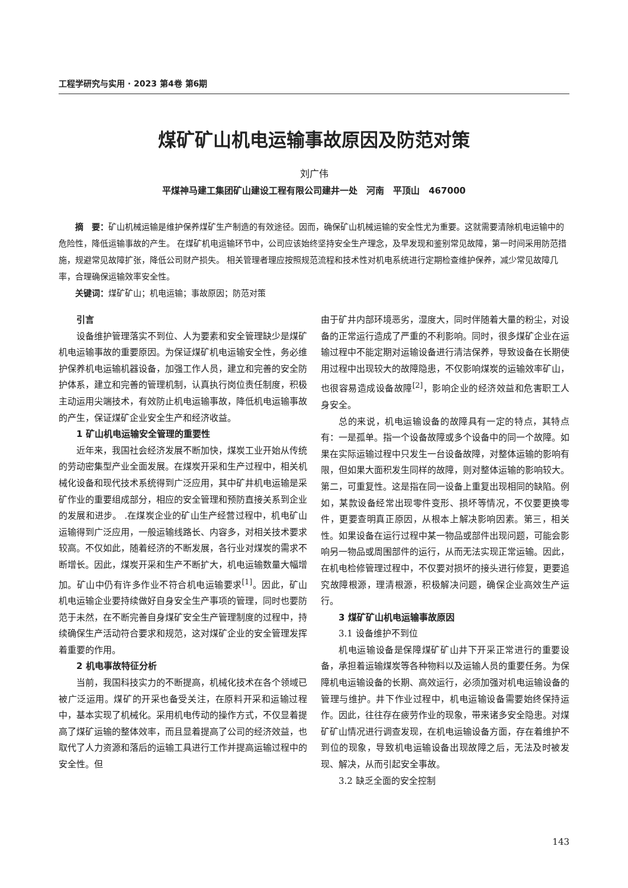工程学研究与实用 · 2023 第4卷 第6期
煤矿矿山机电运输事故原因及防范对策
刘广伟
平煤神马建工集团矿山建设工程有限公司建井一处　河南　平顶山　467000
摘　要：矿山机械运输是维护保养煤矿生产制造的有效途径。因而，确保矿山机械运输的安全性尤为重要。这就需要清除机电运输中的危险性，降低运输事故的产生。 在煤矿机电运输环节中，公司应该始终坚持安全生产理念，及早发现和鉴别常见故障，第一时间采用防范措施，规避常见故障扩张，降低公司财产损失。 相关管理者理应按照规范流程和技术性对机电系统进行定期检查维护保养，减少常见故障几率，合理确保运输效率安全性。
关键词：煤矿矿山；机电运输；事故原因；防范对策
引言
设备维护管理落实不到位、人为要素和安全管理缺少是煤矿机电运输事故的重要原因。为保证煤矿机电运输安全性，务必维护保养机电运输机器设备，加强工作人员，建立和完善的安全防护体系，建立和完善的管理机制，认真执行岗位责任制度，积极主动运用尖端技术，有效防止机电运输事故，降低机电运输事故的产生，保证煤矿企业安全生产和经济收益。
1 矿山机电运输安全管理的重要性
近年来，我国社会经济发展不断加快，煤炭工业开始从传统的劳动密集型产业全面发展。在煤炭开采和生产过程中，相关机械化设备和现代技术系统得到广泛应用，其中矿井机电运输是采矿作业的重要组成部分，相应的安全管理和预防直接关系到企业的发展和进步。 .在煤炭企业的矿山生产经营过程中，机电矿山运输得到广泛应用，一般运输线路长、内容多，对相关技术要求较高。不仅如此，随着经济的不断发展，各行业对煤炭的需求不断增长。因此，煤炭开采和生产不断扩大，机电运输数量大幅增加。矿山中仍有许多作业不符合机电运输要求<sup>[1]</sup>。因此，矿山机电运输企业要持续做好自身安全生产事项的管理，同时也要防范于未然，在不断完善自身煤矿安全生产管理制度的过程中，持续确保生产活动符合要求和规范，这对煤矿企业的安全管理发挥着重要的作用。
2 机电事故特征分析
当前，我国科技实力的不断提高，机械化技术在各个领域已被广泛运用。煤矿的开采也备受关注，在原料开采和运输过程中，基本实现了机械化。采用机电传动的操作方式，不仅显着提高了煤矿运输的整体效率，而且显着提高了公司的经济效益，也取代了人力资源和落后的运输工具进行工作并提高运输过程中的安全性。但
由于矿井内部环境恶劣，湿度大，同时伴随着大量的粉尘，对设备的正常运行造成了严重的不利影响。同时，很多煤矿企业在运输过程中不能定期对运输设备进行清洁保养，导致设备在长期使用过程中出现较大的故障隐患，不仅影响煤炭的运输效率矿山，也很容易造成设备故障<sup>[2]</sup>，影响企业的经济效益和危害职工人身安全。
总的来说，机电运输设备的故障具有一定的特点，其特点有：一是孤单。指一个设备故障或多个设备中的同一个故障。如果在实际运输过程中只发生一台设备故障，对整体运输的影响有限，但如果大面积发生同样的故障，则对整体运输的影响较大。第二，可重复性。这是指在同一设备上重复出现相同的缺陷。例如，某款设备经常出现零件变形、损坏等情况，不仅要更换零件，更要查明真正原因，从根本上解决影响因素。第三，相关性。如果设备在运行过程中某一物品或部件出现问题，可能会影响另一物品或周围部件的运行，从而无法实现正常运输。因此，在机电检修管理过程中，不仅要对损坏的接头进行修复，更要追究故障根源，理清根源，积极解决问题，确保企业高效生产运行。
3 煤矿矿山机电运输事故原因
3.1 设备维护不到位
机电运输设备是保障煤矿矿山井下开采正常进行的重要设备，承担着运输煤炭等各种物料以及运输人员的重要任务。为保障机电运输设备的长期、高效运行，必须加强对机电运输设备的管理与维护。井下作业过程中，机电运输设备需要始终保持运作。因此，往往存在疲劳作业的现象，带来诸多安全隐患。对煤矿矿山情况进行调查发现，在机电运输设备方面，存在着维护不到位的现象，导致机电运输设备出现故障之后，无法及时被发现、解决，从而引起安全事故。
3.2 缺乏全面的安全控制
143